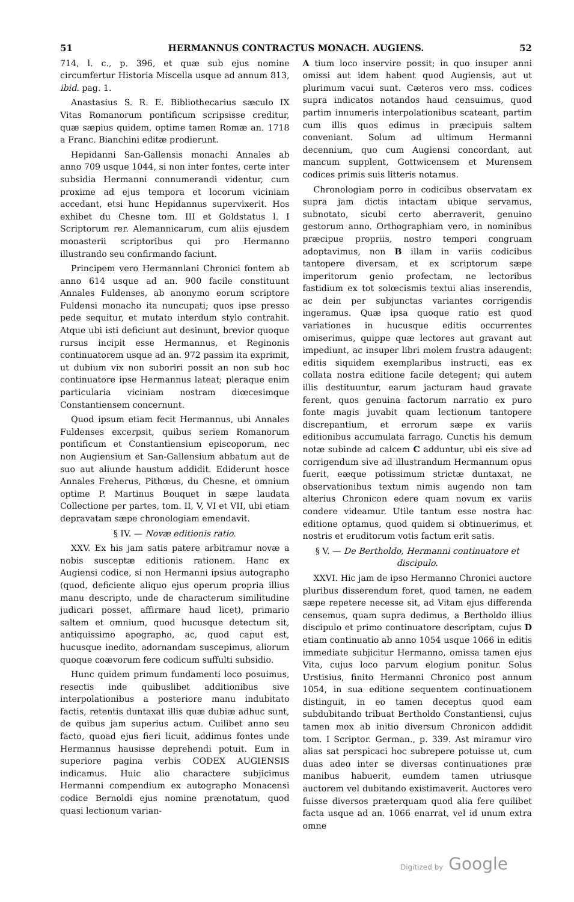51 HERMANNUS CONTRACTUS MONACH. AUGIENS. 52
714, l. c., p. 396, et quæ sub ejus nomine circumfertur Historia Miscella usque ad annum 813, ibid. pag. 1.
Anastasius S. R. E. Bibliothecarius sæculo IX Vitas Romanorum pontificum scripsisse creditur, quæ sæpius quidem, optime tamen Romæ an. 1718 a Franc. Bianchini editæ prodierunt.
Hepidanni San-Gallensis monachi Annales ab anno 709 usque 1044, si non inter fontes, certe inter subsidia Hermanni connumerandi videntur, cum proxime ad ejus tempora et locorum viciniam accedant, etsi hunc Hepidannus supervixerit. Hos exhibet du Chesne tom. III et Goldstatus l. I Scriptorum rer. Alemannicarum, cum aliis ejusdem monasterii scriptoribus qui pro Hermanno illustrando seu confirmando faciunt.
Principem vero Hermannlani Chronici fontem ab anno 614 usque ad an. 900 facile constituunt Annales Fuldenses, ab anonymo eorum scriptore Fuldensi monacho ita nuncupati; quos ipse presso pede sequitur, et mutato interdum stylo contrahit. Atque ubi isti deficiunt aut desinunt, brevior quoque rursus incipit esse Hermannus, et Reginonis continuatorem usque ad an. 972 passim ita exprimit, ut dubium vix non suboriri possit an non sub hoc continuatore ipse Hermannus lateat; pleraque enim particularia viciniam nostram diœcesimque Constantiensem concernunt.
Quod ipsum etiam fecit Hermannus, ubi Annales Fuldenses excerpsit, quibus seriem Romanorum pontificum et Constantiensium episcoporum, nec non Augiensium et San-Gallensium abbatum aut de suo aut aliunde haustum addidit. Ediderunt hosce Annales Freherus, Pithœus, du Chesne, et omnium optime P. Martinus Bouquet in sæpe laudata Collectione per partes, tom. II, V, VI et VII, ubi etiam depravatam sæpe chronologiam emendavit.
§ IV. — Novæ editionis ratio.
XXV. Ex his jam satis patere arbitramur novæ a nobis susceptæ editionis rationem. Hanc ex Augiensi codice, si non Hermanni ipsius autographo (quod, deficiente aliquo ejus operum propria illius manu descripto, unde de characterum similitudine judicari posset, affirmare haud licet), primario saltem et omnium, quod hucusque detectum sit, antiquissimo apographo, ac, quod caput est, hucusque inedito, adornandam suscepimus, aliorum quoque coævorum fere codicum suffulti subsidio.
Hunc quidem primum fundamenti loco posuimus, resectis inde quibuslibet additionibus sive interpolationibus a posteriore manu indubitato factis, retentis duntaxat illis quæ dubiæ adhuc sunt, de quibus jam superius actum. Cuilibet anno seu facto, quoad ejus fieri licuit, addimus fontes unde Hermannus hausisse deprehendi potuit. Eum in superiore pagina verbis CODEX AUGIENSIS indicamus. Huic alio charactere subjicimus Hermanni compendium ex autographo Monacensi codice Bernoldi ejus nomine prænotatum, quod quasi lectionum varian-
A tium loco inservire possit; in quo insuper anni omissi aut idem habent quod Augiensis, aut ut plurimum vacui sunt. Cæteros vero mss. codices supra indicatos notandos haud censuimus, quod partim innumeris interpolationibus scateant, partim cum illis quos edimus in præcipuis saltem conveniant. Solum ad ultimum Hermanni decennium, quo cum Augiensi concordant, aut mancum supplent, Gottwicensem et Murensem codices primis suis litteris notamus.
Chronologiam porro in codicibus observatam ex supra jam dictis intactam ubique servamus, subnotato, sicubi certo aberraverit, genuino gestorum anno. Orthographiam vero, in nominibus præcipue propriis, nostro tempori congruam adoptavimus, non B illam in variis codicibus tantopere diversam, et ex scriptorum sæpe imperitorum genio profectam, ne lectoribus fastidium ex tot solœcismis textui alias inserendis, ac dein per subjunctas variantes corrigendis ingeramus. Quæ ipsa quoque ratio est quod variationes in hucusque editis occurrentes omiserimus, quippe quæ lectores aut gravant aut impediunt, ac insuper libri molem frustra adaugent: editis siquidem exemplaribus instructi, eas ex collata nostra editione facile detegent; qui autem illis destituuntur, earum jacturam haud gravate ferent, quos genuina factorum narratio ex puro fonte magis juvabit quam lectionum tantopere discrepantium, et errorum sæpe ex variis editionibus accumulata farrago. Cunctis his demum notæ subinde ad calcem C adduntur, ubi eis sive ad corrigendum sive ad illustrandum Hermannum opus fuerit, eæque potissimum strictæ duntaxat, ne observationibus textum nimis augendo non tam alterius Chronicon edere quam novum ex variis condere videamur. Utile tantum esse nostra hac editione optamus, quod quidem si obtinuerimus, et nostris et eruditorum votis factum erit satis.
§ V. — De Bertholdo, Hermanni continuatore et discipulo.
XXVI. Hic jam de ipso Hermanno Chronici auctore pluribus disserendum foret, quod tamen, ne eadem sæpe repetere necesse sit, ad Vitam ejus differenda censemus, quam supra dedimus, a Bertholdo illius discipulo et primo continuatore descriptam, cujus D etiam continuatio ab anno 1054 usque 1066 in editis immediate subjicitur Hermanno, omissa tamen ejus Vita, cujus loco parvum elogium ponitur. Solus Urstisius, finito Hermanni Chronico post annum 1054, in sua editione sequentem continuationem distinguit, in eo tamen deceptus quod eam subdubitando tribuat Bertholdo Constantiensi, cujus tamen mox ab initio diversum Chronicon addidit tom. I Scriptor. German., p. 339. Ast miramur viro alias sat perspicaci hoc subrepere potuisse ut, cum duas adeo inter se diversas continuationes præ manibus habuerit, eumdem tamen utriusque auctorem vel dubitando existimaverit. Auctores vero fuisse diversos præterquam quod alia fere quilibet facta usque ad an. 1066 enarrat, vel id unum extra omne
Digitized by Google